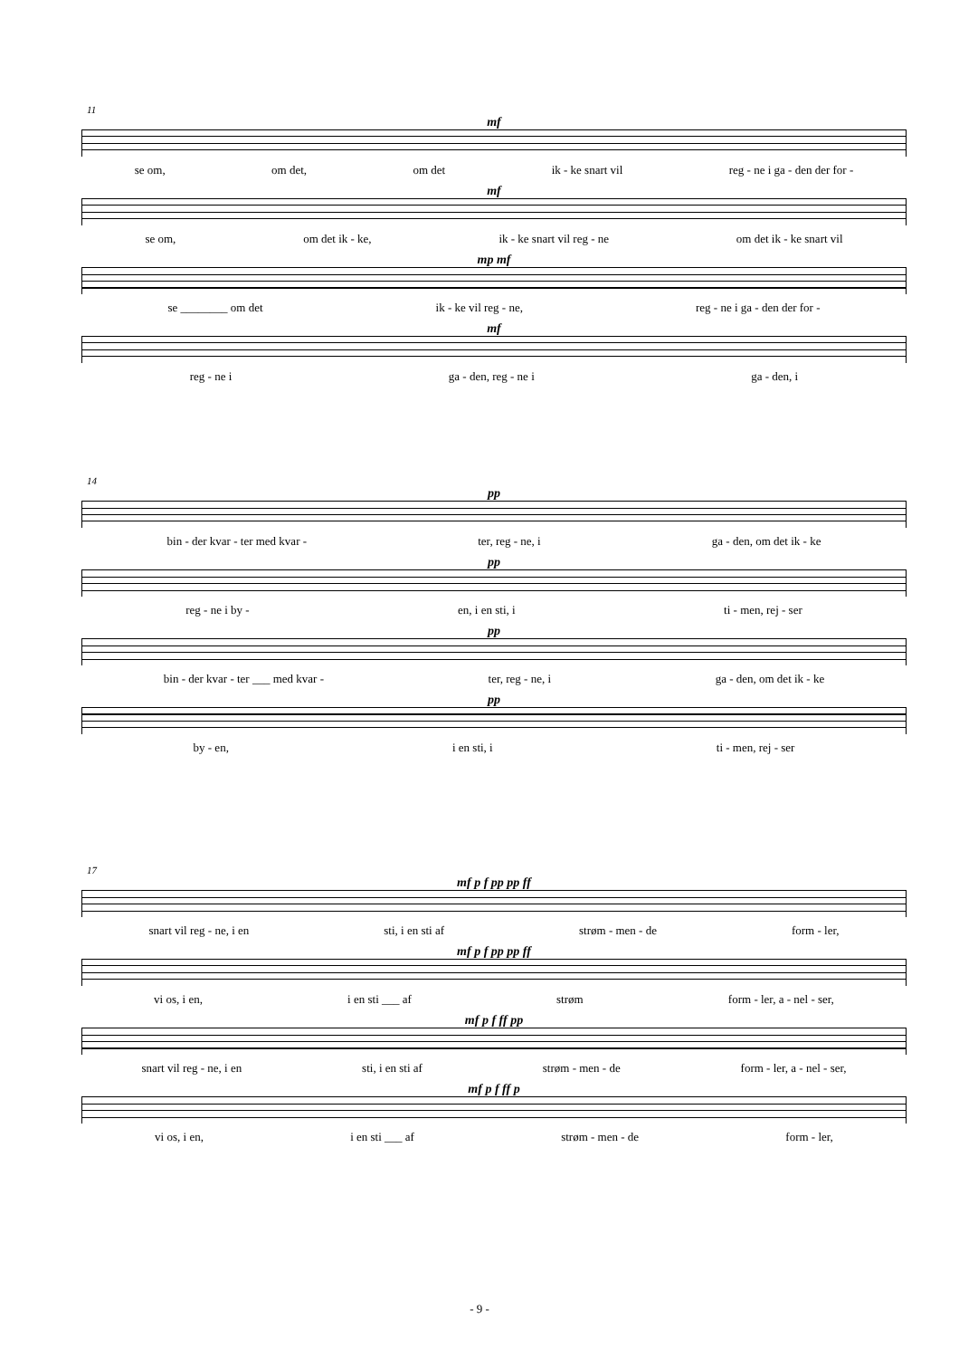11
mf
se om, om det, om det ik - ke snart vil reg - ne i ga - den der for -
mf
se om, om det ik - ke, ik - ke snart vil reg - ne om det ik - ke snart vil
mp mf
se ________ om det ik - ke vil reg - ne, reg - ne i ga - den der for -
mf
reg - ne i ga - den, reg - ne i ga - den, i
14
pp
bin - der kvar - ter med kvar - ter, reg - ne, i ga - den, om det ik - ke
pp
reg - ne i by - en, i en sti, i ti - men, rej - ser
pp
bin - der kvar - ter ___ med kvar - ter, reg - ne, i ga - den, om det ik - ke
pp
by - en, i en sti, i ti - men, rej - ser
17
mf p f pp pp ff
snart vil reg - ne, i en sti, i en sti af strøm - men - de form - ler,
mf p f pp pp ff
vi os, i en, i en sti ___ af strøm form - ler, a - nel - ser,
mf p f ff pp
snart vil reg - ne, i en sti, i en sti af strøm - men - de form - ler, a - nel - ser,
mf p f ff p
vi os, i en, i en sti ___ af strøm - men - de form - ler,
- 9 -